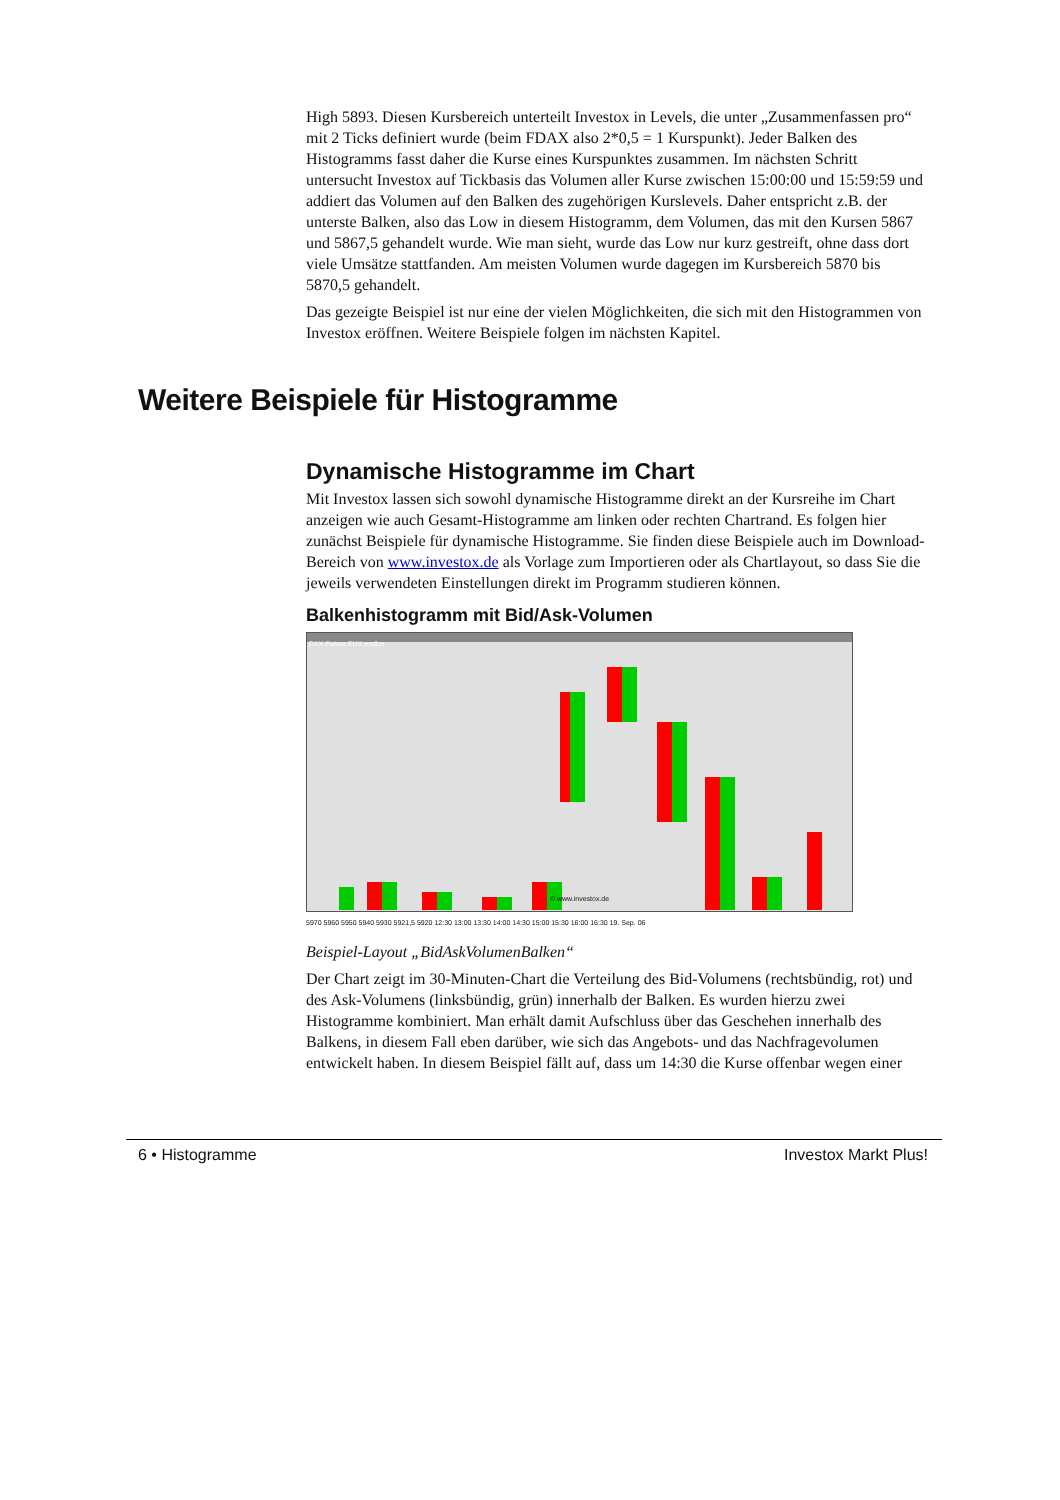High 5893. Diesen Kursbereich unterteilt Investox in Levels, die unter „Zusammenfassen pro“ mit 2 Ticks definiert wurde (beim FDAX also 2*0,5 = 1 Kurspunkt). Jeder Balken des Histogramms fasst daher die Kurse eines Kurspunktes zusammen. Im nächsten Schritt untersucht Investox auf Tickbasis das Volumen aller Kurse zwischen 15:00:00 und 15:59:59 und addiert das Volumen auf den Balken des zugehörigen Kurslevels. Daher entspricht z.B. der unterste Balken, also das Low in diesem Histogramm, dem Volumen, das mit den Kursen 5867 und 5867,5 gehandelt wurde. Wie man sieht, wurde das Low nur kurz gestreift, ohne dass dort viele Umsätze stattfanden. Am meisten Volumen wurde dagegen im Kursbereich 5870 bis 5870,5 gehandelt.
Das gezeigte Beispiel ist nur eine der vielen Möglichkeiten, die sich mit den Histogrammen von Investox eröffnen. Weitere Beispiele folgen im nächsten Kapitel.
Weitere Beispiele für Histogramme
Dynamische Histogramme im Chart
Mit Investox lassen sich sowohl dynamische Histogramme direkt an der Kursreihe im Chart anzeigen wie auch Gesamt-Histogramme am linken oder rechten Chartrand. Es folgen hier zunächst Beispiele für dynamische Histogramme. Sie finden diese Beispiele auch im Download-Bereich von www.investox.de als Vorlage zum Importieren oder als Chartlayout, so dass Sie die jeweils verwendeten Einstellungen direkt im Programm studieren können.
Balkenhistogramm mit Bid/Ask-Volumen
DAX-Future EUX endlos
© www.investox.de
5970 5960 5950 5940 5930 5921,5 5920 12:30 13:00 13:30 14:00 14:30 15:00 15:30 16:00 16:30 19. Sep. 06
Beispiel-Layout „BidAskVolumenBalken“
Der Chart zeigt im 30-Minuten-Chart die Verteilung des Bid-Volumens (rechtsbündig, rot) und des Ask-Volumens (linksbündig, grün) innerhalb der Balken. Es wurden hierzu zwei Histogramme kombiniert. Man erhält damit Aufschluss über das Geschehen innerhalb des Balkens, in diesem Fall eben darüber, wie sich das Angebots- und das Nachfragevolumen entwickelt haben. In diesem Beispiel fällt auf, dass um 14:30 die Kurse offenbar wegen einer
6 • Histogramme Investox Markt Plus!